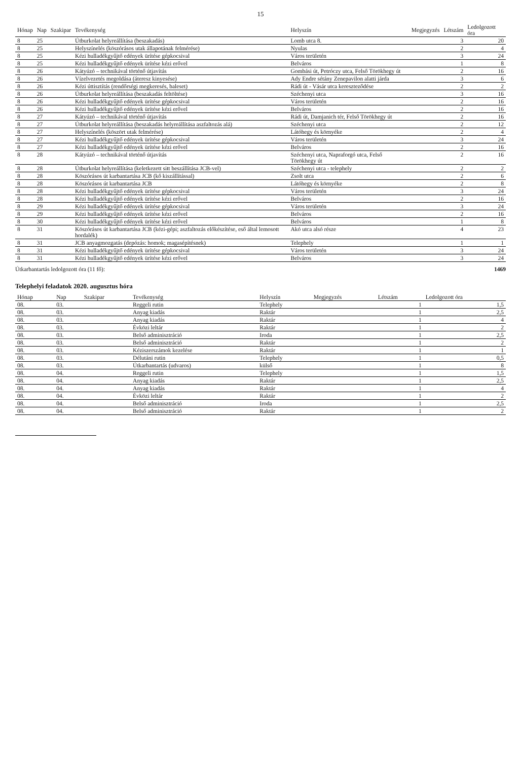15
| Hónap | Nap | Szakipar | Tevékenység | Helyszín | Megjegyzés | Létszám | Ledolgozott óra |
| --- | --- | --- | --- | --- | --- | --- | --- |
| 8 | 25 | | Útburkolat helyreállítása (beszakadás) | Lomb utca 8. | | 3 | 20 |
| 8 | 25 | | Helyszínelés (köszórásos utak állapotának felmérése) | Nyulas | | 2 | 4 |
| 8 | 25 | | Kézi hulladékgyűjtő edények ürítése gépkocsival | Város területén | | 3 | 24 |
| 8 | 25 | | Kézi hulladékgyűjtő edények ürítése kézi erővel | Belváros | | 1 | 8 |
| 8 | 26 | | Kátyúzó – technikával történő útjavítás | Gombási út, Petróczy utca, Felső Törökhegy út | | 2 | 16 |
| 8 | 26 | | Vízelvezetés megoldása (áteresz kinyesése) | Ady Endre sétány Zenepavilon alatti járda | | 3 | 6 |
| 8 | 26 | | Kézi úttisztítás (rendőrségi megkeresés, baleset) | Rádi út - Vásár utca kereszteződése | | 2 | 2 |
| 8 | 26 | | Útburkolat helyreállítása (beszakadás feltöltése) | Széchenyi utca | | 3 | 16 |
| 8 | 26 | | Kézi hulladékgyűjtő edények ürítése gépkocsival | Város területén | | 2 | 16 |
| 8 | 26 | | Kézi hulladékgyűjtő edények ürítése kézi erővel | Belváros | | 2 | 16 |
| 8 | 27 | | Kátyúzó – technikával történő útjavítás | Rádi út, Damjanich tér, Felső Törökhegy út | | 2 | 16 |
| 8 | 27 | | Útburkolat helyreállítása (beszakadás helyreállítása aszfaltozás alá) | Széchenyi utca | | 2 | 12 |
| 8 | 27 | | Helyszínelés (köszört utak felmérése) | Látóhegy és környéke | | 2 | 4 |
| 8 | 27 | | Kézi hulladékgyűjtő edények ürítése gépkocsival | Város területén | | 3 | 24 |
| 8 | 27 | | Kézi hulladékgyűjtő edények ürítése kézi erővel | Belváros | | 2 | 16 |
| 8 | 28 | | Kátyúzó – technikával történő útjavítás | Széchenyi utca, Napraforgó utca, Felső Törökhegy út | | 2 | 16 |
| 8 | 28 | | Útburkolat helyreállítása (keletkezett sitt beszállítása JCB-vel) | Széchenyi utca - telephely | | 2 | 2 |
| 8 | 28 | | Köszórásos út karbantartása JCB (kő kiszállítással) | Zsolt utca | | 2 | 6 |
| 8 | 28 | | Köszórásos út karbantartása JCB | Látóhegy és környéke | | 2 | 8 |
| 8 | 28 | | Kézi hulladékgyűjtő edények ürítése gépkocsival | Város területén | | 3 | 24 |
| 8 | 28 | | Kézi hulladékgyűjtő edények ürítése kézi erővel | Belváros | | 2 | 16 |
| 8 | 29 | | Kézi hulladékgyűjtő edények ürítése gépkocsival | Város területén | | 3 | 24 |
| 8 | 29 | | Kézi hulladékgyűjtő edények ürítése kézi erővel | Belváros | | 2 | 16 |
| 8 | 30 | | Kézi hulladékgyűjtő edények ürítése kézi erővel | Belváros | | 1 | 8 |
| 8 | 31 | | Köszórásos út karbantartása JCB (kézi-gépi; aszfaltozás előkészítése, eső által lemosott hordalék) | Akó utca alsó része | | 4 | 23 |
| 8 | 31 | | JCB anyagmozgatás (depózás: homok; magasépítésnek) | Telephely | | 1 | 1 |
| 8 | 31 | | Kézi hulladékgyűjtő edények ürítése gépkocsival | Város területén | | 3 | 24 |
| 8 | 31 | | Kézi hulladékgyűjtő edények ürítése kézi erővel | Belváros | | 3 | 24 |
Útkarbantartás ledolgozott óra (11 fő): 1469
Telephelyi feladatok 2020. augusztus hóra
| Hónap | Nap | Szakipar | Tevékenység | Helyszín | Megjegyzés | Létszám | Ledolgozott óra |
| --- | --- | --- | --- | --- | --- | --- | --- |
| 08. | 03. | | Reggeli rutin | Telephely | | 1 | 1,5 |
| 08. | 03. | | Anyag kiadás | Raktár | | 1 | 2,5 |
| 08. | 03. | | Anyag kiadás | Raktár | | 1 | 4 |
| 08. | 03. | | Évközi leltár | Raktár | | 1 | 2 |
| 08. | 03. | | Belső adminisztráció | Iroda | | 1 | 2,5 |
| 08. | 03. | | Belső adminisztráció | Raktár | | 1 | 2 |
| 08. | 03. | | Kéziszerszámok kezelése | Raktár | | 1 | 1 |
| 08. | 03. | | Délutáni rutin | Telephely | | 1 | 0,5 |
| 08. | 03. | | Útkarbantartás (udvaros) | külső | | 1 | 8 |
| 08. | 04. | | Reggeli rutin | Telephely | | 1 | 1,5 |
| 08. | 04. | | Anyag kiadás | Raktár | | 1 | 2,5 |
| 08. | 04. | | Anyag kiadás | Raktár | | 1 | 4 |
| 08. | 04. | | Évközi leltár | Raktár | | 1 | 2 |
| 08. | 04. | | Belső adminisztráció | Iroda | | 1 | 2,5 |
| 08. | 04. | | Belső adminisztráció | Raktár | | 1 | 2 |